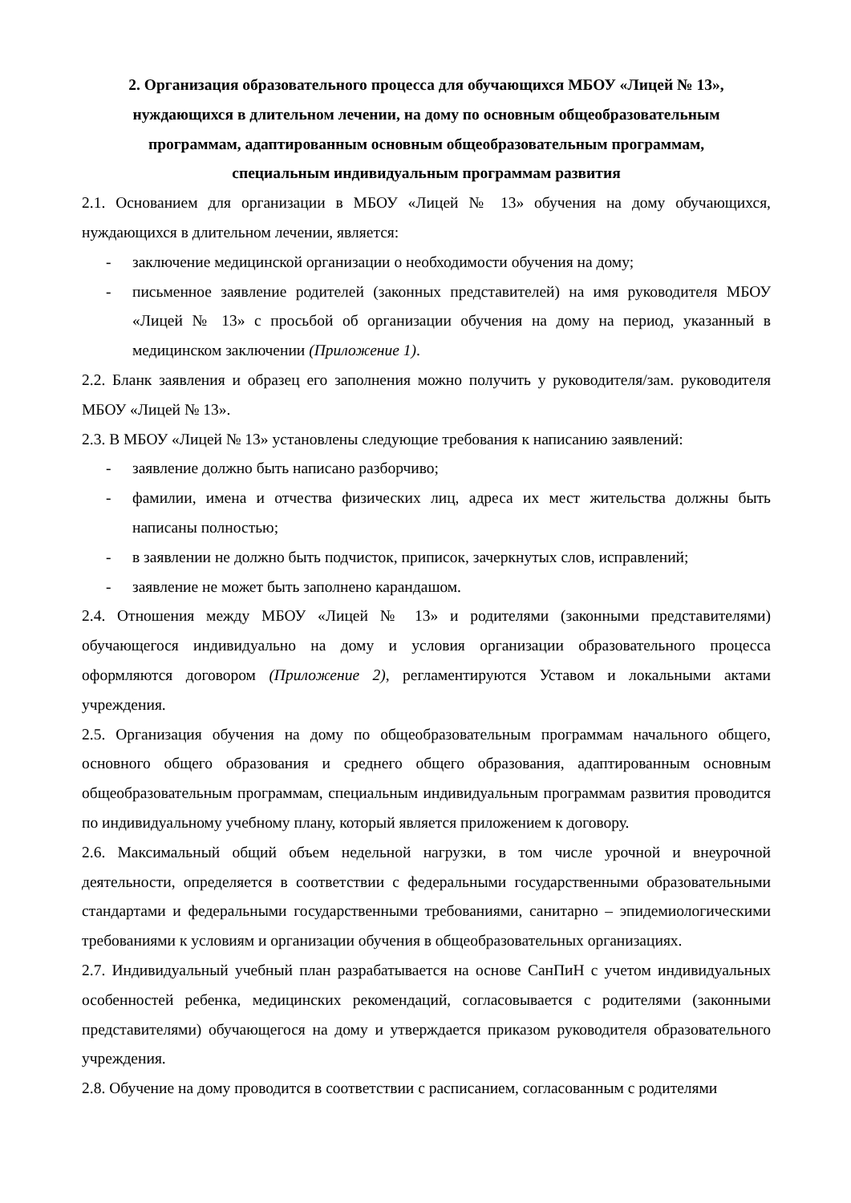2. Организация образовательного процесса для обучающихся МБОУ «Лицей № 13»,
нуждающихся в длительном лечении, на дому по основным общеобразовательным
программам, адаптированным основным общеобразовательным программам,
специальным индивидуальным программам развития
2.1. Основанием для организации в МБОУ «Лицей № 13» обучения на дому обучающихся, нуждающихся в длительном лечении, является:
- заключение медицинской организации о необходимости обучения на дому;
- письменное заявление родителей (законных представителей) на имя руководителя МБОУ «Лицей № 13» с просьбой об организации обучения на дому на период, указанный в медицинском заключении (Приложение 1).
2.2. Бланк заявления и образец его заполнения можно получить у руководителя/зам. руководителя МБОУ «Лицей № 13».
2.3. В МБОУ «Лицей № 13» установлены следующие требования к написанию заявлений:
- заявление должно быть написано разборчиво;
- фамилии, имена и отчества физических лиц, адреса их мест жительства должны быть написаны полностью;
- в заявлении не должно быть подчисток, приписок, зачеркнутых слов, исправлений;
- заявление не может быть заполнено карандашом.
2.4. Отношения между МБОУ «Лицей № 13» и родителями (законными представителями) обучающегося индивидуально на дому и условия организации образовательного процесса оформляются договором (Приложение 2), регламентируются Уставом и локальными актами учреждения.
2.5. Организация обучения на дому по общеобразовательным программам начального общего, основного общего образования и среднего общего образования, адаптированным основным общеобразовательным программам, специальным индивидуальным программам развития проводится по индивидуальному учебному плану, который является приложением к договору.
2.6. Максимальный общий объем недельной нагрузки, в том числе урочной и внеурочной деятельности, определяется в соответствии с федеральными государственными образовательными стандартами и федеральными государственными требованиями, санитарно – эпидемиологическими требованиями к условиям и организации обучения в общеобразовательных организациях.
2.7. Индивидуальный учебный план разрабатывается на основе СанПиН с учетом индивидуальных особенностей ребенка, медицинских рекомендаций, согласовывается с родителями (законными представителями) обучающегося на дому и утверждается приказом руководителя образовательного учреждения.
2.8. Обучение на дому проводится в соответствии с расписанием, согласованным с родителями